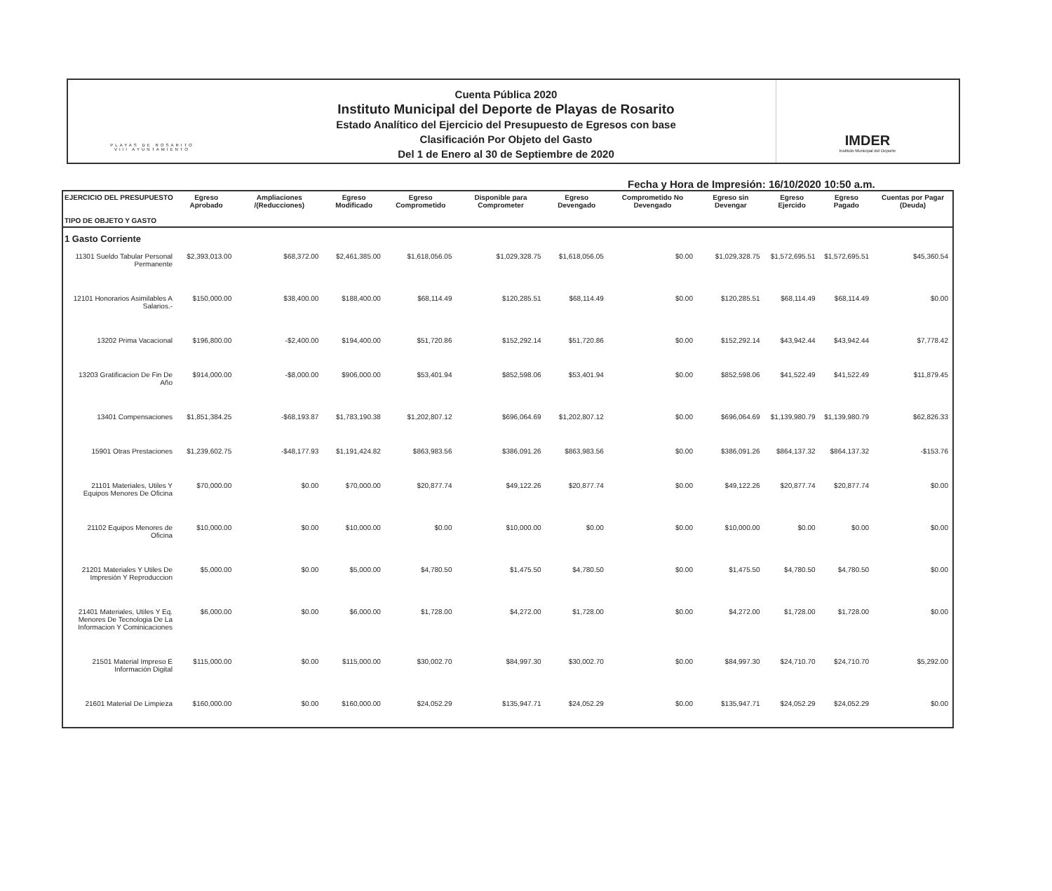PLAYAS DE ROSARITO
VIII AYUNTAMIENTO
Cuenta Pública 2020
Instituto Municipal del Deporte de Playas de Rosarito
Estado Analítico del Ejercicio del Presupuesto de Egresos con base
Clasificación Por Objeto del Gasto
Del 1 de Enero al 30 de Septiembre de 2020
IMDER
Instituto Municipal del Deporte
Fecha y Hora de Impresión: 16/10/2020 10:50 a.m.
| EJERCICIO DEL PRESUPUESTO TIPO DE OBJETO Y GASTO | Egreso Aprobado | Ampliaciones /(Reducciones) | Egreso Modificado | Egreso Comprometido | Disponible para Comprometer | Egreso Devengado | Comprometido No Devengado | Egreso sin Devengar | Egreso Ejercido | Egreso Pagado | Cuentas por Pagar (Deuda) |
| --- | --- | --- | --- | --- | --- | --- | --- | --- | --- | --- | --- |
| 1 Gasto Corriente | | | | | | | | | | | |
| 11301 Sueldo Tabular Personal Permanente | $2,393,013.00 | $68,372.00 | $2,461,385.00 | $1,618,056.05 | $1,029,328.75 | $1,618,056.05 | $0.00 | $1,029,328.75 | $1,572,695.51 | $1,572,695.51 | $45,360.54 |
| 12101 Honorarios Asimilables A Salarios.- | $150,000.00 | $38,400.00 | $188,400.00 | $68,114.49 | $120,285.51 | $68,114.49 | $0.00 | $120,285.51 | $68,114.49 | $68,114.49 | $0.00 |
| 13202 Prima Vacacional | $196,800.00 | -$2,400.00 | $194,400.00 | $51,720.86 | $152,292.14 | $51,720.86 | $0.00 | $152,292.14 | $43,942.44 | $43,942.44 | $7,778.42 |
| 13203 Gratificacion De Fin De Año | $914,000.00 | -$8,000.00 | $906,000.00 | $53,401.94 | $852,598.06 | $53,401.94 | $0.00 | $852,598.06 | $41,522.49 | $41,522.49 | $11,879.45 |
| 13401 Compensaciones | $1,851,384.25 | -$68,193.87 | $1,783,190.38 | $1,202,807.12 | $696,064.69 | $1,202,807.12 | $0.00 | $696,064.69 | $1,139,980.79 | $1,139,980.79 | $62,826.33 |
| 15901 Otras Prestaciones | $1,239,602.75 | -$48,177.93 | $1,191,424.82 | $863,983.56 | $386,091.26 | $863,983.56 | $0.00 | $386,091.26 | $864,137.32 | $864,137.32 | -$153.76 |
| 21101 Materiales, Utiles Y Equipos Menores De Oficina | $70,000.00 | $0.00 | $70,000.00 | $20,877.74 | $49,122.26 | $20,877.74 | $0.00 | $49,122.26 | $20,877.74 | $20,877.74 | $0.00 |
| 21102 Equipos Menores de Oficina | $10,000.00 | $0.00 | $10,000.00 | $0.00 | $10,000.00 | $0.00 | $0.00 | $10,000.00 | $0.00 | $0.00 | $0.00 |
| 21201 Materiales Y Utiles De Impresión Y Reproduccion | $5,000.00 | $0.00 | $5,000.00 | $4,780.50 | $1,475.50 | $4,780.50 | $0.00 | $1,475.50 | $4,780.50 | $4,780.50 | $0.00 |
| 21401 Materiales, Utiles Y Eq. Menores De Tecnologia De La Informacion Y Cominicaciones | $6,000.00 | $0.00 | $6,000.00 | $1,728.00 | $4,272.00 | $1,728.00 | $0.00 | $4,272.00 | $1,728.00 | $1,728.00 | $0.00 |
| 21501 Material Impreso E Información Digital | $115,000.00 | $0.00 | $115,000.00 | $30,002.70 | $84,997.30 | $30,002.70 | $0.00 | $84,997.30 | $24,710.70 | $24,710.70 | $5,292.00 |
| 21601 Material De Limpieza | $160,000.00 | $0.00 | $160,000.00 | $24,052.29 | $135,947.71 | $24,052.29 | $0.00 | $135,947.71 | $24,052.29 | $24,052.29 | $0.00 |